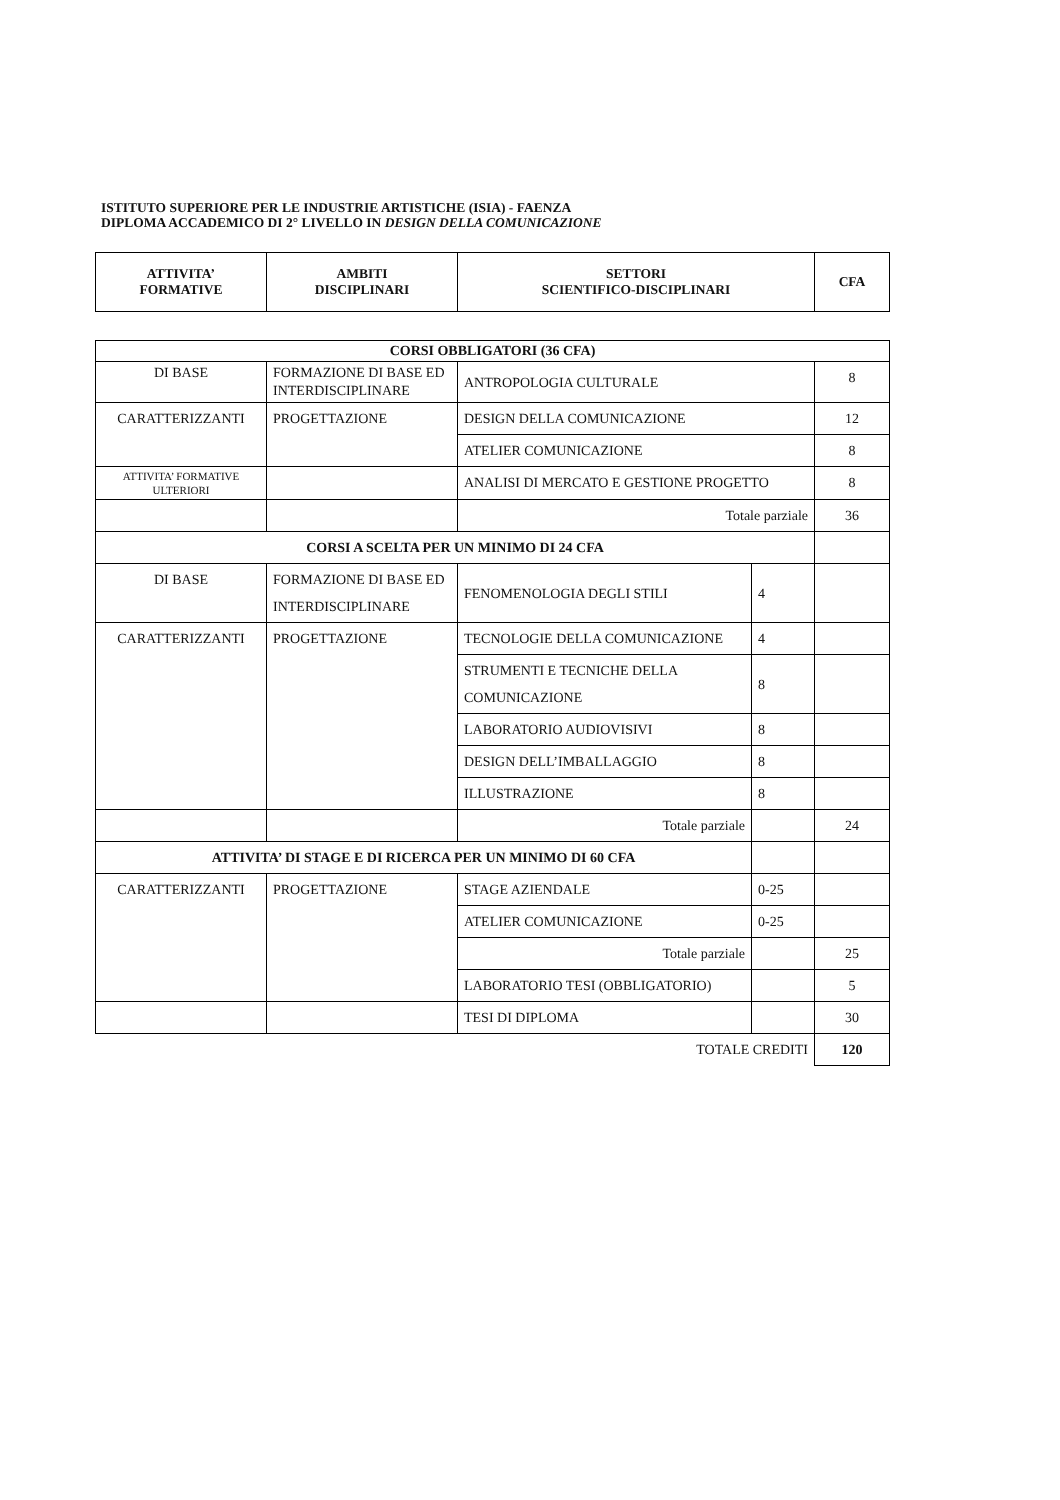ISTITUTO SUPERIORE PER LE INDUSTRIE ARTISTICHE (ISIA) - FAENZA
DIPLOMA ACCADEMICO DI 2° LIVELLO IN DESIGN DELLA COMUNICAZIONE
| ATTIVITA’ FORMATIVE | AMBITI DISCIPLINARI | SETTORI SCIENTIFICO-DISCIPLINARI | CFA |
| --- | --- | --- | --- |
| CORSI OBBLIGATORI (36 CFA) | | | | |
| DI BASE | FORMAZIONE DI BASE ED INTERDISCIPLINARE | ANTROPOLOGIA CULTURALE | | 8 |
| CARATTERIZZANTI | PROGETTAZIONE | DESIGN DELLA COMUNICAZIONE | | 12 |
| | | ATELIER COMUNICAZIONE | | 8 |
| ATTIVITA’ FORMATIVE ULTERIORI | | ANALISI DI MERCATO E GESTIONE PROGETTO | | 8 |
| | | Totale parziale | | 36 |
| CORSI A SCELTA PER UN MINIMO DI 24 CFA | | | | |
| DI BASE | FORMAZIONE DI BASE ED INTERDISCIPLINARE | FENOMENOLOGIA DEGLI STILI | 4 | |
| CARATTERIZZANTI | PROGETTAZIONE | TECNOLOGIE DELLA COMUNICAZIONE | 4 | |
| | | STRUMENTI E TECNICHE DELLA COMUNICAZIONE | 8 | |
| | | LABORATORIO AUDIOVISIVI | 8 | |
| | | DESIGN DELL’IMBALLAGGIO | 8 | |
| | | ILLUSTRAZIONE | 8 | |
| | | Totale parziale | | 24 |
| ATTIVITA’ DI STAGE E DI RICERCA PER UN MINIMO DI 60 CFA | | | | |
| CARATTERIZZANTI | PROGETTAZIONE | STAGE AZIENDALE | 0-25 | |
| | | ATELIER COMUNICAZIONE | 0-25 | |
| | | Totale parziale | | 25 |
| | | LABORATORIO TESI (OBBLIGATORIO) | | 5 |
| | | TESI DI DIPLOMA | | 30 |
| TOTALE CREDITI | | | | 120 |